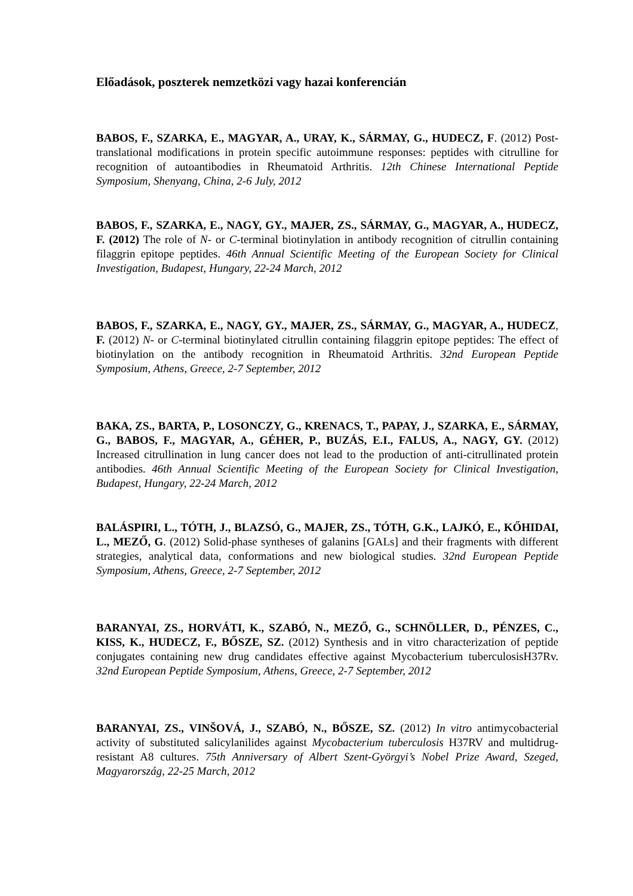Előadások, poszterek nemzetközi vagy hazai konferencián
BABOS, F., SZARKA, E., MAGYAR, A., URAY, K., SÁRMAY, G., HUDECZ, F. (2012) Post-translational modifications in protein specific autoimmune responses: peptides with citrulline for recognition of autoantibodies in Rheumatoid Arthritis. 12th Chinese International Peptide Symposium, Shenyang, China, 2-6 July, 2012
BABOS, F., SZARKA, E., NAGY, GY., MAJER, ZS., SÁRMAY, G., MAGYAR, A., HUDECZ, F. (2012) The role of N- or C-terminal biotinylation in antibody recognition of citrullin containing filaggrin epitope peptides. 46th Annual Scientific Meeting of the European Society for Clinical Investigation, Budapest, Hungary, 22-24 March, 2012
BABOS, F., SZARKA, E., NAGY, GY., MAJER, ZS., SÁRMAY, G., MAGYAR, A., HUDECZ, F. (2012) N- or C-terminal biotinylated citrullin containing filaggrin epitope peptides: The effect of biotinylation on the antibody recognition in Rheumatoid Arthritis. 32nd European Peptide Symposium, Athens, Greece, 2-7 September, 2012
BAKA, ZS., BARTA, P., LOSONCZY, G., KRENACS, T., PAPAY, J., SZARKA, E., SÁRMAY, G., BABOS, F., MAGYAR, A., GÉHER, P., BUZÁS, E.I., FALUS, A., NAGY, GY. (2012) Increased citrullination in lung cancer does not lead to the production of anti-citrullinated protein antibodies. 46th Annual Scientific Meeting of the European Society for Clinical Investigation, Budapest, Hungary, 22-24 March, 2012
BALÁSPIRI, L., TÓTH, J., BLAZSÓ, G., MAJER, ZS., TÓTH, G.K., LAJKÓ, E., KŐHIDAI, L., MEZŐ, G. (2012) Solid-phase syntheses of galanins [GALs] and their fragments with different strategies, analytical data, conformations and new biological studies. 32nd European Peptide Symposium, Athens, Greece, 2-7 September, 2012
BARANYAI, ZS., HORVÁTI, K., SZABÓ, N., MEZŐ, G., SCHNÖLLER, D., PÉNZES, C., KISS, K., HUDECZ, F., BŐSZE, SZ. (2012) Synthesis and in vitro characterization of peptide conjugates containing new drug candidates effective against Mycobacterium tuberculosisH37Rv. 32nd European Peptide Symposium, Athens, Greece, 2-7 September, 2012
BARANYAI, ZS., VINŠOVÁ, J., SZABÓ, N., BŐSZE, SZ. (2012) In vitro antimycobacterial activity of substituted salicylanilides against Mycobacterium tuberculosis H37RV and multidrug-resistant A8 cultures. 75th Anniversary of Albert Szent-Györgyi’s Nobel Prize Award, Szeged, Magyarország, 22-25 March, 2012